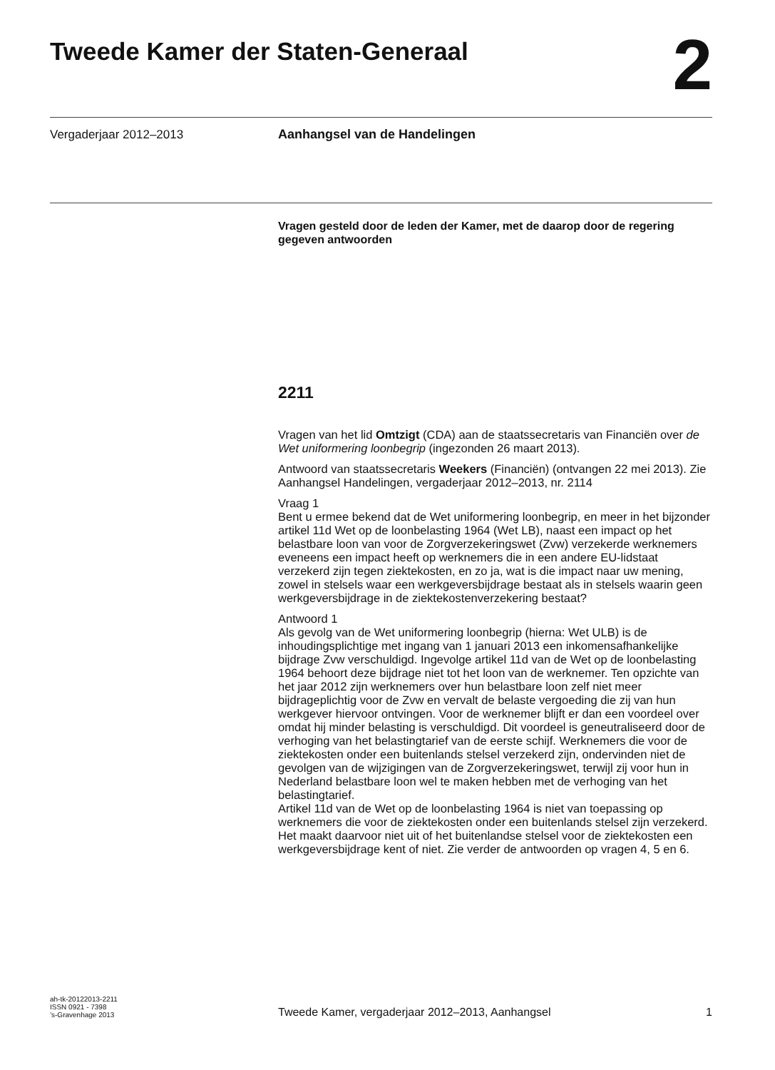Tweede Kamer der Staten-Generaal
2
Vergaderjaar 2012–2013
Aanhangsel van de Handelingen
Vragen gesteld door de leden der Kamer, met de daarop door de regering gegeven antwoorden
2211
Vragen van het lid Omtzigt (CDA) aan de staatssecretaris van Financiën over de Wet uniformering loonbegrip (ingezonden 26 maart 2013).
Antwoord van staatssecretaris Weekers (Financiën) (ontvangen 22 mei 2013). Zie Aanhangsel Handelingen, vergaderjaar 2012–2013, nr. 2114
Vraag 1
Bent u ermee bekend dat de Wet uniformering loonbegrip, en meer in het bijzonder artikel 11d Wet op de loonbelasting 1964 (Wet LB), naast een impact op het belastbare loon van voor de Zorgverzekeringswet (Zvw) verzekerde werknemers eveneens een impact heeft op werknemers die in een andere EU-lidstaat verzekerd zijn tegen ziektekosten, en zo ja, wat is die impact naar uw mening, zowel in stelsels waar een werkgeversbijdrage bestaat als in stelsels waarin geen werkgeversbijdrage in de ziektekostenverzekering bestaat?
Antwoord 1
Als gevolg van de Wet uniformering loonbegrip (hierna: Wet ULB) is de inhoudingsplichtige met ingang van 1 januari 2013 een inkomensafhankelijke bijdrage Zvw verschuldigd. Ingevolge artikel 11d van de Wet op de loonbelasting 1964 behoort deze bijdrage niet tot het loon van de werknemer. Ten opzichte van het jaar 2012 zijn werknemers over hun belastbare loon zelf niet meer bijdrageplichtig voor de Zvw en vervalt de belaste vergoeding die zij van hun werkgever hiervoor ontvingen. Voor de werknemer blijft er dan een voordeel over omdat hij minder belasting is verschuldigd. Dit voordeel is geneutraliseerd door de verhoging van het belastingtarief van de eerste schijf. Werknemers die voor de ziektekosten onder een buitenlands stelsel verzekerd zijn, ondervinden niet de gevolgen van de wijzigingen van de Zorgverzekeringswet, terwijl zij voor hun in Nederland belastbare loon wel te maken hebben met de verhoging van het belastingtarief.
Artikel 11d van de Wet op de loonbelasting 1964 is niet van toepassing op werknemers die voor de ziektekosten onder een buitenlands stelsel zijn verzekerd. Het maakt daarvoor niet uit of het buitenlandse stelsel voor de ziektekosten een werkgeversbijdrage kent of niet. Zie verder de antwoorden op vragen 4, 5 en 6.
ah-tk-20122013-2211
ISSN 0921 - 7398
’s-Gravenhage 2013
Tweede Kamer, vergaderjaar 2012–2013, Aanhangsel
1